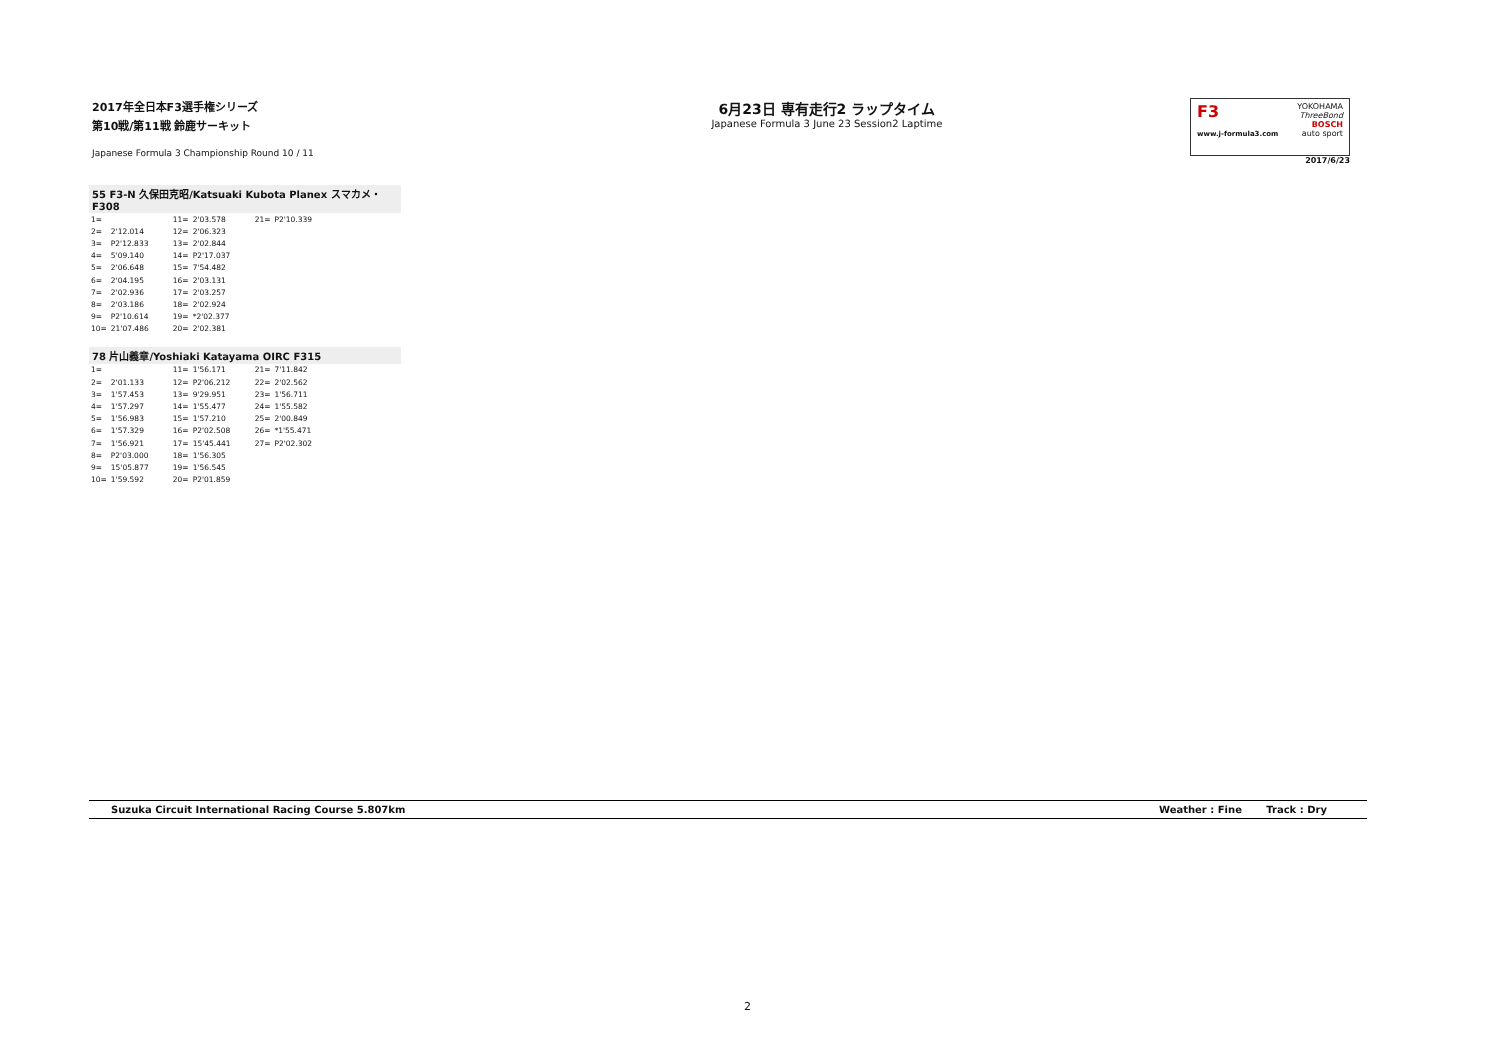2017年全日本F3選手権シリーズ
第10戦/第11戦 鈴鹿サーキット
Japanese Formula 3 Championship Round 10 / 11
6月23日 専有走行2 ラップタイム
Japanese Formula 3 June 23 Session2 Laptime
F3
www.j-formula3.com
YOKOHAMA
ThreeBond
BOSCH
auto sport
2017/6/23
55 F3-N 久保田克昭/Katsuaki Kubota Planex スマカメ・F308
| 1= | | 11= | 2'03.578 | 21= | P2'10.339 |
| 2= | 2'12.014 | 12= | 2'06.323 | | |
| 3= | P2'12.833 | 13= | 2'02.844 | | |
| 4= | 5'09.140 | 14= | P2'17.037 | | |
| 5= | 2'06.648 | 15= | 7'54.482 | | |
| 6= | 2'04.195 | 16= | 2'03.131 | | |
| 7= | 2'02.936 | 17= | 2'03.257 | | |
| 8= | 2'03.186 | 18= | 2'02.924 | | |
| 9= | P2'10.614 | 19= | *2'02.377 | | |
| 10= | 21'07.486 | 20= | 2'02.381 | | |
78 片山義章/Yoshiaki Katayama OIRC F315
| 1= | | 11= | 1'56.171 | 21= | 7'11.842 |
| 2= | 2'01.133 | 12= | P2'06.212 | 22= | 2'02.562 |
| 3= | 1'57.453 | 13= | 9'29.951 | 23= | 1'56.711 |
| 4= | 1'57.297 | 14= | 1'55.477 | 24= | 1'55.582 |
| 5= | 1'56.983 | 15= | 1'57.210 | 25= | 2'00.849 |
| 6= | 1'57.329 | 16= | P2'02.508 | 26= | *1'55.471 |
| 7= | 1'56.921 | 17= | 15'45.441 | 27= | P2'02.302 |
| 8= | P2'03.000 | 18= | 1'56.305 | | |
| 9= | 15'05.877 | 19= | 1'56.545 | | |
| 10= | 1'59.592 | 20= | P2'01.859 | | |
Suzuka Circuit International Racing Course 5.807km Weather : Fine Track : Dry
2